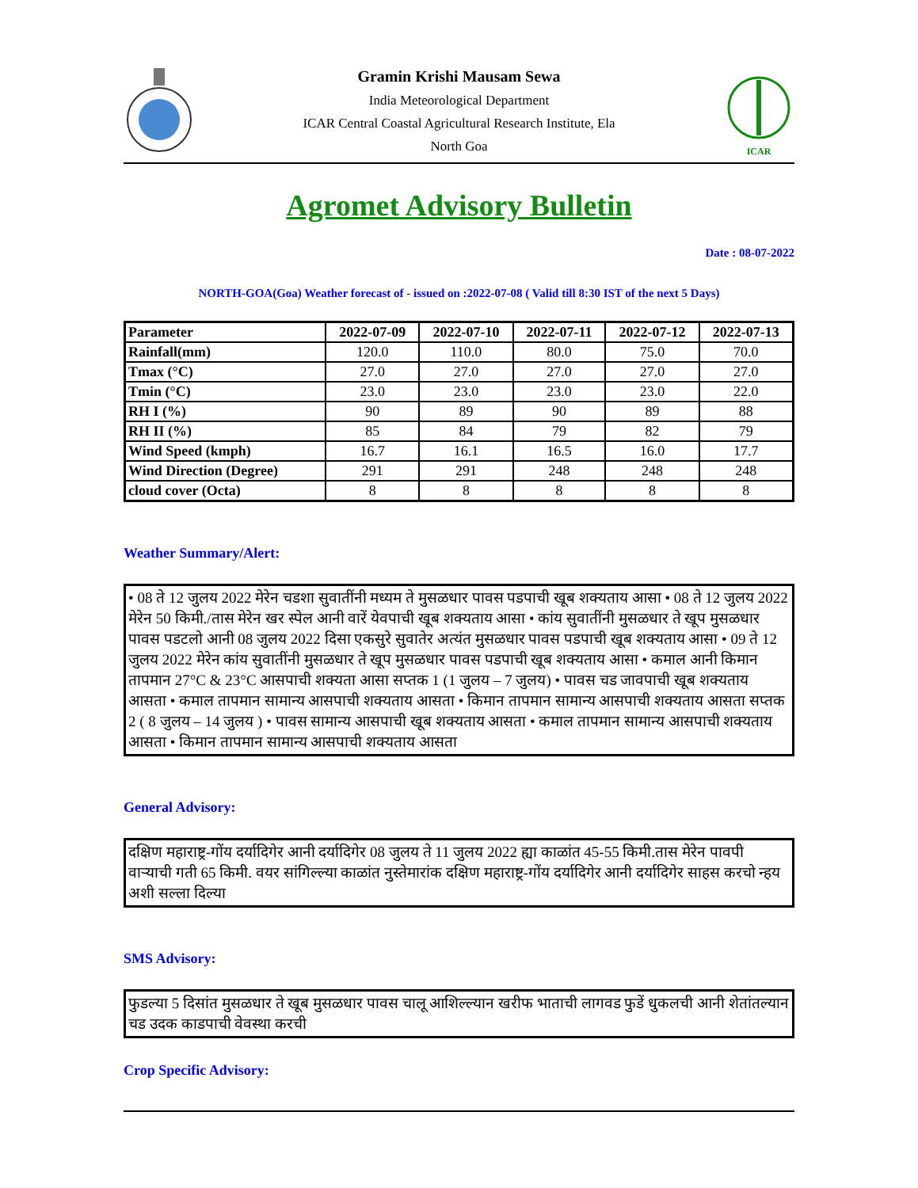Gramin Krishi Mausam Sewa
India Meteorological Department
ICAR Central Coastal Agricultural Research Institute, Ela
North Goa
ICAR
Agromet Advisory Bulletin
Date : 08-07-2022
NORTH-GOA(Goa) Weather forecast of - issued on :2022-07-08 ( Valid till 8:30 IST of the next 5 Days)
| Parameter | 2022-07-09 | 2022-07-10 | 2022-07-11 | 2022-07-12 | 2022-07-13 |
| --- | --- | --- | --- | --- | --- |
| Rainfall(mm) | 120.0 | 110.0 | 80.0 | 75.0 | 70.0 |
| Tmax (°C) | 27.0 | 27.0 | 27.0 | 27.0 | 27.0 |
| Tmin (°C) | 23.0 | 23.0 | 23.0 | 23.0 | 22.0 |
| RH I (%) | 90 | 89 | 90 | 89 | 88 |
| RH II (%) | 85 | 84 | 79 | 82 | 79 |
| Wind Speed (kmph) | 16.7 | 16.1 | 16.5 | 16.0 | 17.7 |
| Wind Direction (Degree) | 291 | 291 | 248 | 248 | 248 |
| cloud cover (Octa) | 8 | 8 | 8 | 8 | 8 |
Weather Summary/Alert:
• 08 ते 12 जुलय 2022 मेरेन चडशा सुवातींनी मध्यम ते मुसळधार पावस पडपाची खूब शक्यताय आसा • 08 ते 12 जुलय 2022 मेरेन 50 किमी./तास मेरेन खर स्पेल आनी वारें येवपाची खूब शक्यताय आसा • कांय सुवातींनी मुसळधार ते खूप मुसळधार पावस पडटलो आनी 08 जुलय 2022 दिसा एकसुरे सुवातेर अत्यंत मुसळधार पावस पडपाची खूब शक्यताय आसा • 09 ते 12 जुलय 2022 मेरेन कांय सुवातींनी मुसळधार ते खूप मुसळधार पावस पडपाची खूब शक्यताय आसा • कमाल आनी किमान तापमान 27°C & 23°C आसपाची शक्यता आसा सप्तक 1 (1 जुलय – 7 जुलय) • पावस चड जावपाची खूब शक्यताय आसता • कमाल तापमान सामान्य आसपाची शक्यताय आसता • किमान तापमान सामान्य आसपाची शक्यताय आसता सप्तक 2 ( 8 जुलय – 14 जुलय ) • पावस सामान्य आसपाची खूब शक्यताय आसता • कमाल तापमान सामान्य आसपाची शक्यताय आसता • किमान तापमान सामान्य आसपाची शक्यताय आसता
General Advisory:
दक्षिण महाराष्ट्र-गोंय दर्यादिगेर आनी दर्यादिगेर 08 जुलय ते 11 जुलय 2022 ह्या काळांत 45-55 किमी.तास मेरेन पावपी वाऱ्याची गती 65 किमी. वयर सांगिल्ल्या काळांत नुस्तेमारांक दक्षिण महाराष्ट्र-गोंय दर्यादिगेर आनी दर्यादिगेर साहस करचो न्हय अशी सल्ला दिल्या
SMS Advisory:
फुडल्या 5 दिसांत मुसळधार ते खूब मुसळधार पावस चालू आशिल्ल्यान खरीफ भाताची लागवड फुडें धुकलची आनी शेतांतल्यान चड उदक काडपाची वेवस्था करची
Crop Specific Advisory: